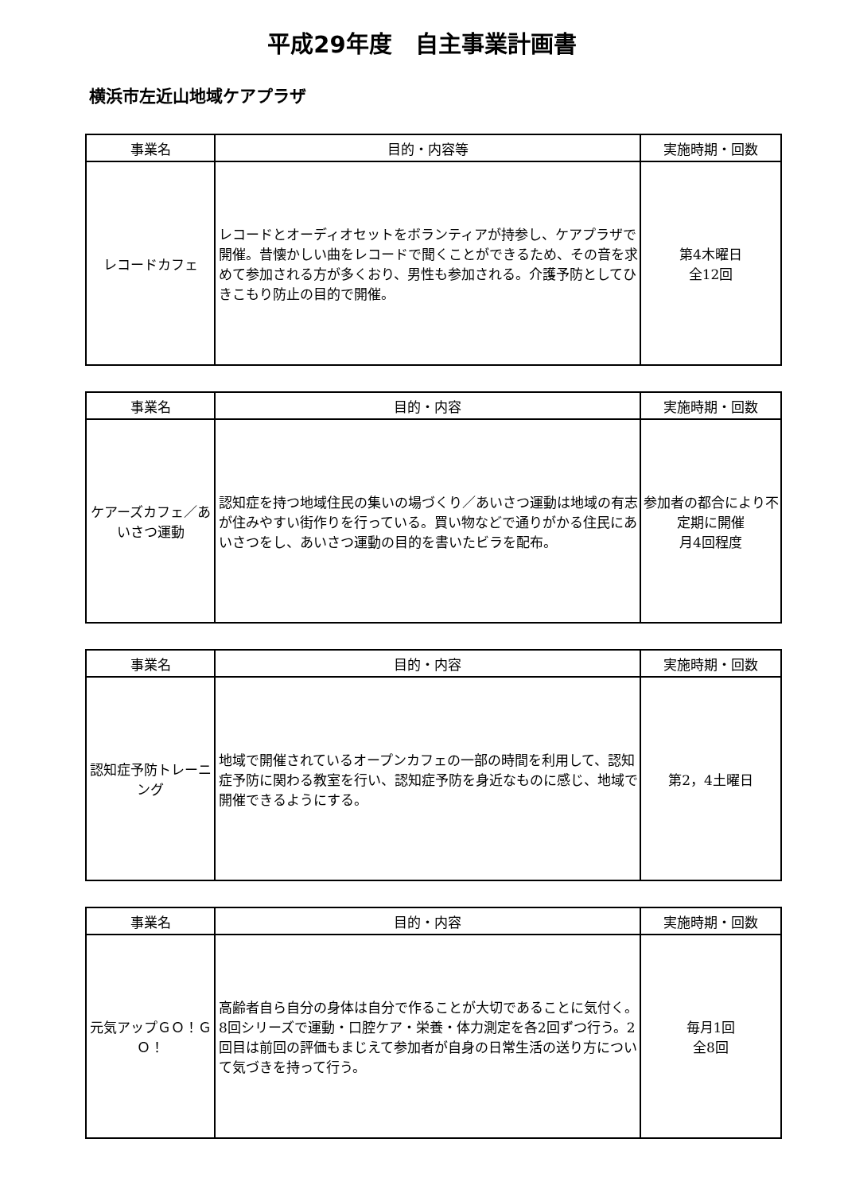平成29年度　自主事業計画書
横浜市左近山地域ケアプラザ
| 事業名 | 目的・内容等 | 実施時期・回数 |
| --- | --- | --- |
| レコードカフェ | レコードとオーディオセットをボランティアが持参し、ケアプラザで開催。昔懐かしい曲をレコードで聞くことができるため、その音を求めて参加される方が多くおり、男性も参加される。介護予防としてひきこもり防止の目的で開催。 | 第4木曜日 全12回 |
| 事業名 | 目的・内容 | 実施時期・回数 |
| --- | --- | --- |
| ケアーズカフェ／あいさつ運動 | 認知症を持つ地域住民の集いの場づくり／あいさつ運動は地域の有志が住みやすい街作りを行っている。買い物などで通りがかる住民にあいさつをし、あいさつ運動の目的を書いたビラを配布。 | 参加者の都合により不定期に開催 月4回程度 |
| 事業名 | 目的・内容 | 実施時期・回数 |
| --- | --- | --- |
| 認知症予防トレーニング | 地域で開催されているオープンカフェの一部の時間を利用して、認知症予防に関わる教室を行い、認知症予防を身近なものに感じ、地域で開催できるようにする。 | 第2，4土曜日 |
| 事業名 | 目的・内容 | 実施時期・回数 |
| --- | --- | --- |
| 元気アップＧＯ！ＧＯ！ | 高齢者自ら自分の身体は自分で作ることが大切であることに気付く。8回シリーズで運動・口腔ケア・栄養・体力測定を各2回ずつ行う。2回目は前回の評価もまじえて参加者が自身の日常生活の送り方について気づきを持って行う。 | 毎月1回 全8回 |